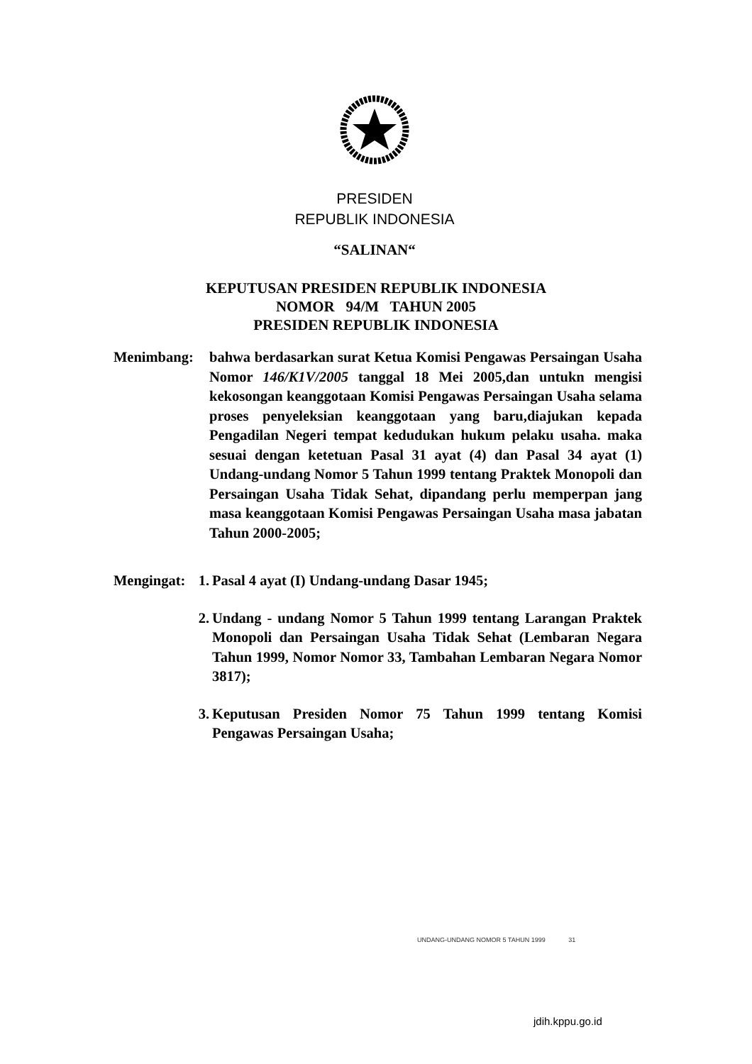PRESIDEN
REPUBLIK INDONESIA
“SALINAN“
KEPUTUSAN PRESIDEN REPUBLIK INDONESIA
NOMOR 94/M TAHUN 2005
PRESIDEN REPUBLIK INDONESIA
Menimbang: bahwa berdasarkan surat Ketua Komisi Pengawas Persaingan Usaha Nomor 146/K1V/2005 tanggal 18 Mei 2005,dan untukn mengisi kekosongan keanggotaan Komisi Pengawas Persaingan Usaha selama proses penyeleksian keanggotaan yang baru,diajukan kepada Pengadilan Negeri tempat kedudukan hukum pelaku usaha. maka sesuai dengan ketetuan Pasal 31 ayat (4) dan Pasal 34 ayat (1) Undang-undang Nomor 5 Tahun 1999 tentang Praktek Monopoli dan Persaingan Usaha Tidak Sehat, dipandang perlu memperpan jang masa keanggotaan Komisi Pengawas Persaingan Usaha masa jabatan Tahun 2000-2005;
Mengingat:
1.
Pasal 4 ayat (I) Undang-undang Dasar 1945;
2.
Undang - undang Nomor 5 Tahun 1999 tentang Larangan Praktek Monopoli dan Persaingan Usaha Tidak Sehat (Lembaran Negara Tahun 1999, Nomor Nomor 33, Tambahan Lembaran Negara Nomor 3817);
3.
Keputusan Presiden Nomor 75 Tahun 1999 tentang Komisi Pengawas Persaingan Usaha;
UNDANG-UNDANG NOMOR 5 TAHUN 1999 31
jdih.kppu.go.id